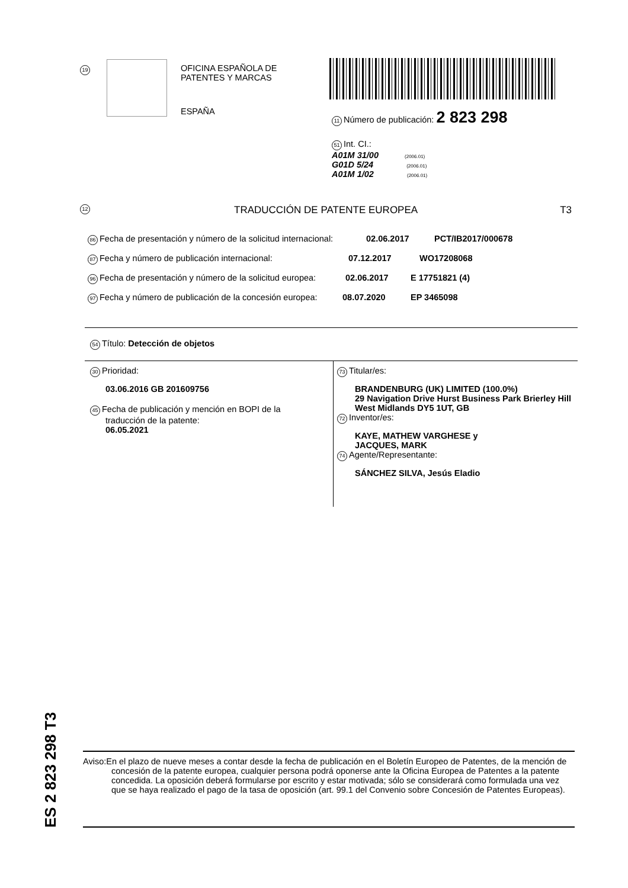19
OFICINA ESPAÑOLA DE
PATENTES Y MARCAS
ESPAÑA
11 Número de publicación: 2 823 298
51 Int. CI.:
A01M 31/00 (2006.01)
G01D 5/24 (2006.01)
A01M 1/02 (2006.01)
12 TRADUCCIÓN DE PATENTE EUROPEA T3
86 Fecha de presentación y número de la solicitud internacional: 02.06.2017 PCT/IB2017/000678
87 Fecha y número de publicación internacional: 07.12.2017 WO17208068
96 Fecha de presentación y número de la solicitud europea: 02.06.2017 E 17751821 (4)
97 Fecha y número de publicación de la concesión europea: 08.07.2020 EP 3465098
54 Título: Detección de objetos
30 Prioridad:
03.06.2016 GB 201609756
45 Fecha de publicación y mención en BOPI de la
traducción de la patente:
06.05.2021
73 Titular/es:
BRANDENBURG (UK) LIMITED (100.0%)
29 Navigation Drive Hurst Business Park Brierley Hill
West Midlands DY5 1UT, GB
72 Inventor/es:
KAYE, MATHEW VARGHESE y
JACQUES, MARK
74 Agente/Representante:
SÁNCHEZ SILVA, Jesús Eladio
ES 2 823 298 T3
Aviso:En el plazo de nueve meses a contar desde la fecha de publicación en el Boletín Europeo de Patentes, de la mención de concesión de la patente europea, cualquier persona podrá oponerse ante la Oficina Europea de Patentes a la patente concedida. La oposición deberá formularse por escrito y estar motivada; sólo se considerará como formulada una vez que se haya realizado el pago de la tasa de oposición (art. 99.1 del Convenio sobre Concesión de Patentes Europeas).